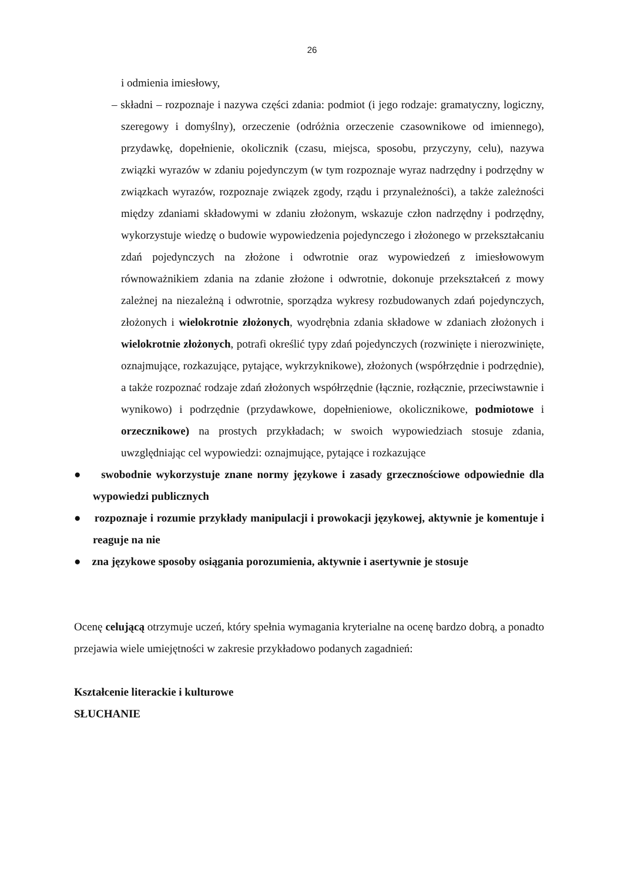26
i odmienia imiesłowy,
– składni – rozpoznaje i nazywa części zdania: podmiot (i jego rodzaje: gramatyczny, logiczny, szeregowy i domyślny), orzeczenie (odróżnia orzeczenie czasownikowe od imiennego), przydawkę, dopełnienie, okolicznik (czasu, miejsca, sposobu, przyczyny, celu), nazywa związki wyrazów w zdaniu pojedynczym (w tym rozpoznaje wyraz nadrzędny i podrzędny w związkach wyrazów, rozpoznaje związek zgody, rządu i przynależności), a także zależności między zdaniami składowymi w zdaniu złożonym, wskazuje człon nadrzędny i podrzędny, wykorzystuje wiedzę o budowie wypowiedzenia pojedynczego i złożonego w przekształcaniu zdań pojedynczych na złożone i odwrotnie oraz wypowiedzeń z imiesłowowym równoważnikiem zdania na zdanie złożone i odwrotnie, dokonuje przekształceń z mowy zależnej na niezależną i odwrotnie, sporządza wykresy rozbudowanych zdań pojedynczych, złożonych i wielokrotnie złożonych, wyodrębnia zdania składowe w zdaniach złożonych i wielokrotnie złożonych, potrafi określić typy zdań pojedynczych (rozwinięte i nierozwinięte, oznajmujące, rozkazujące, pytające, wykrzyknikowe), złożonych (współrzędnie i podrzędnie), a także rozpoznać rodzaje zdań złożonych współrzędnie (łącznie, rozłącznie, przeciwstawnie i wynikowo) i podrzędnie (przydawkowe, dopełnieniowe, okolicznikowe, podmiotowe i orzecznikowe) na prostych przykładach; w swoich wypowiedziach stosuje zdania, uwzględniając cel wypowiedzi: oznajmujące, pytające i rozkazujące
● swobodnie wykorzystuje znane normy językowe i zasady grzecznościowe odpowiednie dla wypowiedzi publicznych
● rozpoznaje i rozumie przykłady manipulacji i prowokacji językowej, aktywnie je komentuje i reaguje na nie
● zna językowe sposoby osiągania porozumienia, aktywnie i asertywnie je stosuje
Ocenę celującą otrzymuje uczeń, który spełnia wymagania kryterialne na ocenę bardzo dobrą, a ponadto przejawia wiele umiejętności w zakresie przykładowo podanych zagadnień:
Kształcenie literackie i kulturowe
SŁUCHANIE